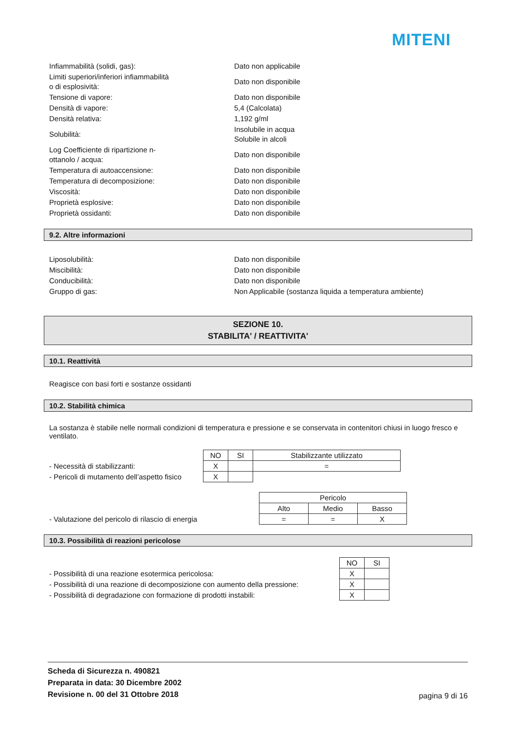MITENI
Infiammabilità (solidi, gas):
Dato non applicabile
Limiti superiori/inferiori infiammabilità
o di esplosività:
Dato non disponibile
Tensione di vapore:
Dato non disponibile
Densità di vapore:
5,4 (Calcolata)
Densità relativa:
1,192 g/ml
Solubilità:
Insolubile in acqua
Solubile in alcoli
Log Coefficiente di ripartizione n-
ottanolo / acqua:
Dato non disponibile
Temperatura di autoaccensione:
Dato non disponibile
Temperatura di decomposizione:
Dato non disponibile
Viscosità:
Dato non disponibile
Proprietà esplosive:
Dato non disponibile
Proprietà ossidanti:
Dato non disponibile
9.2. Altre informazioni
Liposolubilità:
Dato non disponibile
Miscibilità:
Dato non disponibile
Conducibilità:
Dato non disponibile
Gruppo di gas:
Non Applicabile (sostanza liquida a temperatura ambiente)
SEZIONE 10.
STABILITA' / REATTIVITA'
10.1. Reattività
Reagisce con basi forti e sostanze ossidanti
10.2. Stabilità chimica
La sostanza è stabile nelle normali condizioni di temperatura e pressione e se conservata in contenitori chiusi in luogo fresco e ventilato.
| | NO | SI | Stabilizzante utilizzato |
| - Necessità di stabilizzanti: | X | | = |
| - Pericoli di mutamento dell’aspetto fisico | X | | |
| | Pericolo | | |
| | Alto | Medio | Basso |
| - Valutazione del pericolo di rilascio di energia | = | = | X |
10.3. Possibilità di reazioni pericolose
| | NO | SI |
| - Possibilità di una reazione esotermica pericolosa: | X | |
| - Possibilità di una reazione di decomposizione con aumento della pressione: | X | |
| - Possibilità di degradazione con formazione di prodotti instabili: | X | |
Scheda di Sicurezza n. 490821
Preparata in data: 30 Dicembre 2002
Revisione n. 00 del 31 Ottobre 2018
pagina 9 di 16